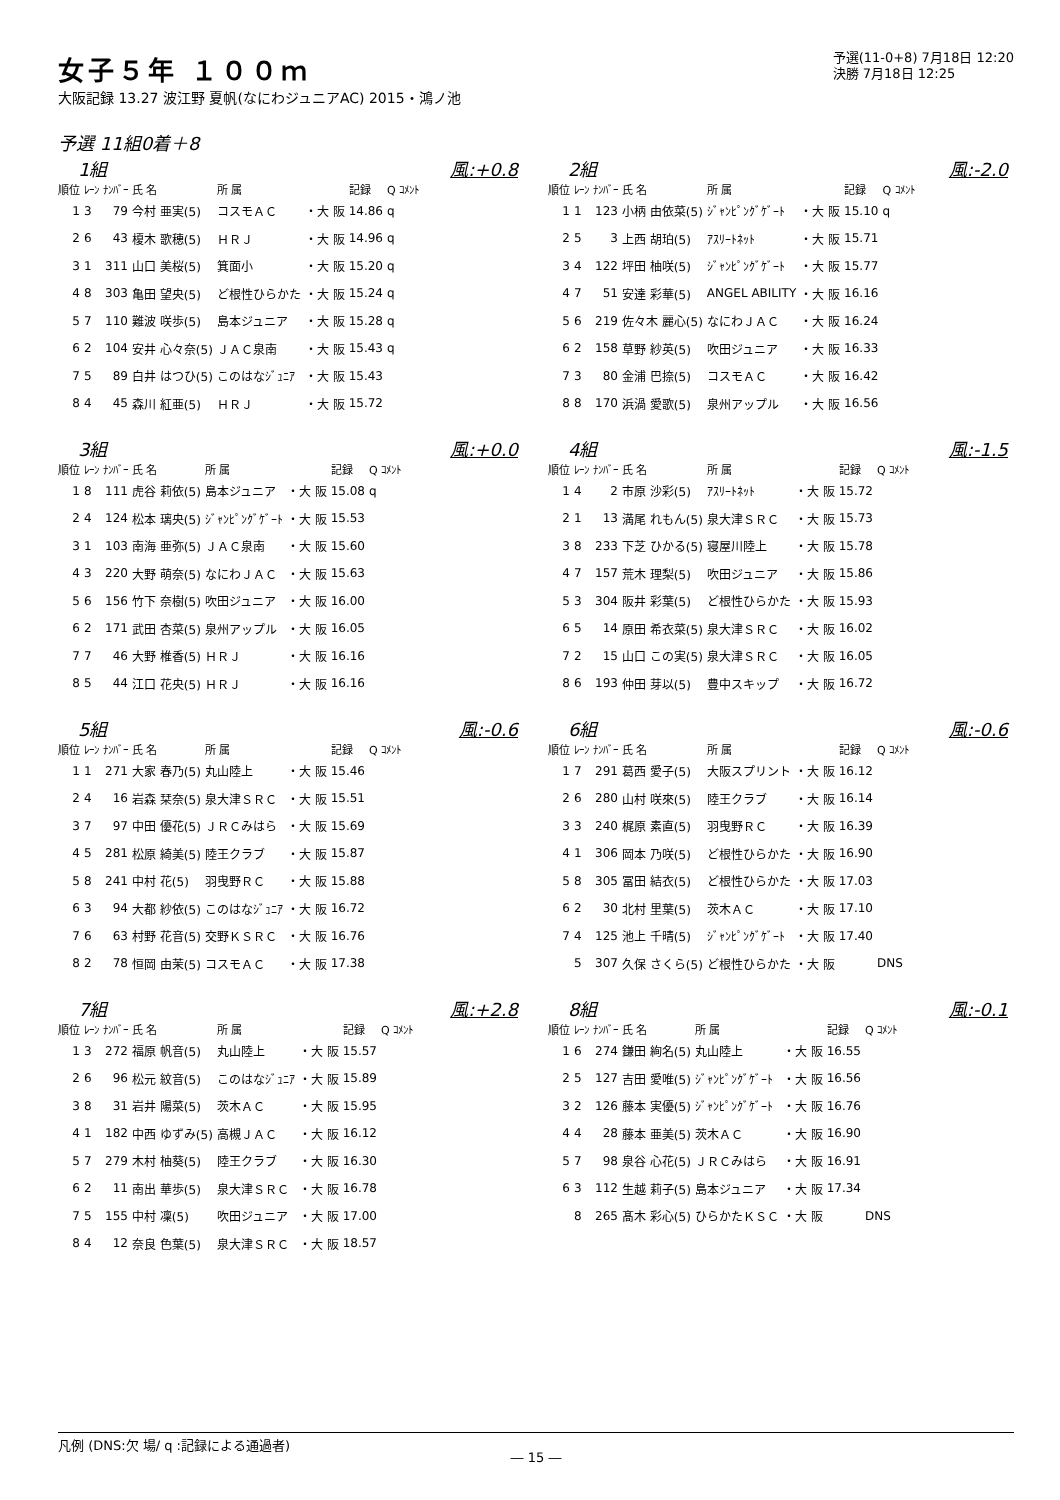女子５年 １００ｍ
大阪記録 13.27 波江野 夏帆(なにわジュニアAC) 2015・鴻ノ池
予選(11-0+8) 7月18日 12:20
決勝 7月18日 12:25
予選 11組0着＋8
1組 風:+0.8
| 順位 | ﾚｰﾝ | ﾅﾝﾊﾞｰ | 氏 名 | 所 属 | | 記録 | Q ｺﾒﾝﾄ |
| --- | --- | --- | --- | --- | --- | --- | --- |
| 1 | 3 | 79 | 今村 亜実(5) | コスモＡＣ | ・大 阪 | 14.86 | q |
| 2 | 6 | 43 | 榎木 歌穂(5) | ＨＲＪ | ・大 阪 | 14.96 | q |
| 3 | 1 | 311 | 山口 美桜(5) | 箕面小 | ・大 阪 | 15.20 | q |
| 4 | 8 | 303 | 亀田 望央(5) | ど根性ひらかた | ・大 阪 | 15.24 | q |
| 5 | 7 | 110 | 難波 咲歩(5) | 島本ジュニア | ・大 阪 | 15.28 | q |
| 6 | 2 | 104 | 安井 心々奈(5) | ＪＡＣ泉南 | ・大 阪 | 15.43 | q |
| 7 | 5 | 89 | 白井 はつひ(5) | このはなｼﾞｭﾆｱ | ・大 阪 | 15.43 | |
| 8 | 4 | 45 | 森川 紅亜(5) | ＨＲＪ | ・大 阪 | 15.72 | |
2組 風:-2.0
| 順位 | ﾚｰﾝ | ﾅﾝﾊﾞｰ | 氏 名 | 所 属 | | 記録 | Q ｺﾒﾝﾄ |
| --- | --- | --- | --- | --- | --- | --- | --- |
| 1 | 1 | 123 | 小柄 由依菜(5) | ｼﾞｬﾝﾋﾟﾝｸﾞｹﾞｰﾄ | ・大 阪 | 15.10 | q |
| 2 | 5 | 3 | 上西 胡珀(5) | ｱｽﾘｰﾄﾈｯﾄ | ・大 阪 | 15.71 | |
| 3 | 4 | 122 | 坪田 柚咲(5) | ｼﾞｬﾝﾋﾟﾝｸﾞｹﾞｰﾄ | ・大 阪 | 15.77 | |
| 4 | 7 | 51 | 安達 彩華(5) | ANGEL ABILITY | ・大 阪 | 16.16 | |
| 5 | 6 | 219 | 佐々木 麗心(5) | なにわＪＡＣ | ・大 阪 | 16.24 | |
| 6 | 2 | 158 | 草野 紗英(5) | 吹田ジュニア | ・大 阪 | 16.33 | |
| 7 | 3 | 80 | 金浦 巴捺(5) | コスモＡＣ | ・大 阪 | 16.42 | |
| 8 | 8 | 170 | 浜渦 愛歌(5) | 泉州アップル | ・大 阪 | 16.56 | |
3組 風:+0.0
| 順位 | ﾚｰﾝ | ﾅﾝﾊﾞｰ | 氏 名 | 所 属 | | 記録 | Q ｺﾒﾝﾄ |
| --- | --- | --- | --- | --- | --- | --- | --- |
| 1 | 8 | 111 | 虎谷 莉依(5) | 島本ジュニア | ・大 阪 | 15.08 | q |
| 2 | 4 | 124 | 松本 璃央(5) | ｼﾞｬﾝﾋﾟﾝｸﾞｹﾞｰﾄ | ・大 阪 | 15.53 | |
| 3 | 1 | 103 | 南海 亜弥(5) | ＪＡＣ泉南 | ・大 阪 | 15.60 | |
| 4 | 3 | 220 | 大野 萌奈(5) | なにわＪＡＣ | ・大 阪 | 15.63 | |
| 5 | 6 | 156 | 竹下 奈樹(5) | 吹田ジュニア | ・大 阪 | 16.00 | |
| 6 | 2 | 171 | 武田 杏菜(5) | 泉州アップル | ・大 阪 | 16.05 | |
| 7 | 7 | 46 | 大野 椎香(5) | ＨＲＪ | ・大 阪 | 16.16 | |
| 8 | 5 | 44 | 江口 花央(5) | ＨＲＪ | ・大 阪 | 16.16 | |
4組 風:-1.5
| 順位 | ﾚｰﾝ | ﾅﾝﾊﾞｰ | 氏 名 | 所 属 | | 記録 | Q ｺﾒﾝﾄ |
| --- | --- | --- | --- | --- | --- | --- | --- |
| 1 | 4 | 2 | 市原 沙彩(5) | ｱｽﾘｰﾄﾈｯﾄ | ・大 阪 | 15.72 | |
| 2 | 1 | 13 | 満尾 れもん(5) | 泉大津ＳＲＣ | ・大 阪 | 15.73 | |
| 3 | 8 | 233 | 下芝 ひかる(5) | 寝屋川陸上 | ・大 阪 | 15.78 | |
| 4 | 7 | 157 | 荒木 理梨(5) | 吹田ジュニア | ・大 阪 | 15.86 | |
| 5 | 3 | 304 | 阪井 彩葉(5) | ど根性ひらかた | ・大 阪 | 15.93 | |
| 6 | 5 | 14 | 原田 希衣菜(5) | 泉大津ＳＲＣ | ・大 阪 | 16.02 | |
| 7 | 2 | 15 | 山口 この実(5) | 泉大津ＳＲＣ | ・大 阪 | 16.05 | |
| 8 | 6 | 193 | 仲田 芽以(5) | 豊中スキップ | ・大 阪 | 16.72 | |
5組 風:-0.6
| 順位 | ﾚｰﾝ | ﾅﾝﾊﾞｰ | 氏 名 | 所 属 | | 記録 | Q ｺﾒﾝﾄ |
| --- | --- | --- | --- | --- | --- | --- | --- |
| 1 | 1 | 271 | 大家 春乃(5) | 丸山陸上 | ・大 阪 | 15.46 | |
| 2 | 4 | 16 | 岩森 栞奈(5) | 泉大津ＳＲＣ | ・大 阪 | 15.51 | |
| 3 | 7 | 97 | 中田 優花(5) | ＪＲＣみはら | ・大 阪 | 15.69 | |
| 4 | 5 | 281 | 松原 綺美(5) | 陸王クラブ | ・大 阪 | 15.87 | |
| 5 | 8 | 241 | 中村 花(5) | 羽曳野ＲＣ | ・大 阪 | 15.88 | |
| 6 | 3 | 94 | 大都 紗依(5) | このはなｼﾞｭﾆｱ | ・大 阪 | 16.72 | |
| 7 | 6 | 63 | 村野 花音(5) | 交野ＫＳＲＣ | ・大 阪 | 16.76 | |
| 8 | 2 | 78 | 恒岡 由茉(5) | コスモＡＣ | ・大 阪 | 17.38 | |
6組 風:-0.6
| 順位 | ﾚｰﾝ | ﾅﾝﾊﾞｰ | 氏 名 | 所 属 | | 記録 | Q ｺﾒﾝﾄ |
| --- | --- | --- | --- | --- | --- | --- | --- |
| 1 | 7 | 291 | 葛西 愛子(5) | 大阪スプリント | ・大 阪 | 16.12 | |
| 2 | 6 | 280 | 山村 咲來(5) | 陸王クラブ | ・大 阪 | 16.14 | |
| 3 | 3 | 240 | 梶原 素直(5) | 羽曳野ＲＣ | ・大 阪 | 16.39 | |
| 4 | 1 | 306 | 岡本 乃咲(5) | ど根性ひらかた | ・大 阪 | 16.90 | |
| 5 | 8 | 305 | 冨田 結衣(5) | ど根性ひらかた | ・大 阪 | 17.03 | |
| 6 | 2 | 30 | 北村 里葉(5) | 茨木ＡＣ | ・大 阪 | 17.10 | |
| 7 | 4 | 125 | 池上 千晴(5) | ｼﾞｬﾝﾋﾟﾝｸﾞｹﾞｰﾄ | ・大 阪 | 17.40 | |
| | 5 | 307 | 久保 さくら(5) | ど根性ひらかた | ・大 阪 | | DNS |
7組 風:+2.8
| 順位 | ﾚｰﾝ | ﾅﾝﾊﾞｰ | 氏 名 | 所 属 | | 記録 | Q ｺﾒﾝﾄ |
| --- | --- | --- | --- | --- | --- | --- | --- |
| 1 | 3 | 272 | 福原 帆音(5) | 丸山陸上 | ・大 阪 | 15.57 | |
| 2 | 6 | 96 | 松元 紋音(5) | このはなｼﾞｭﾆｱ | ・大 阪 | 15.89 | |
| 3 | 8 | 31 | 岩井 陽菜(5) | 茨木ＡＣ | ・大 阪 | 15.95 | |
| 4 | 1 | 182 | 中西 ゆずみ(5) | 高槻ＪＡＣ | ・大 阪 | 16.12 | |
| 5 | 7 | 279 | 木村 柚葵(5) | 陸王クラブ | ・大 阪 | 16.30 | |
| 6 | 2 | 11 | 南出 華歩(5) | 泉大津ＳＲＣ | ・大 阪 | 16.78 | |
| 7 | 5 | 155 | 中村 凜(5) | 吹田ジュニア | ・大 阪 | 17.00 | |
| 8 | 4 | 12 | 奈良 色葉(5) | 泉大津ＳＲＣ | ・大 阪 | 18.57 | |
8組 風:-0.1
| 順位 | ﾚｰﾝ | ﾅﾝﾊﾞｰ | 氏 名 | 所 属 | | 記録 | Q ｺﾒﾝﾄ |
| --- | --- | --- | --- | --- | --- | --- | --- |
| 1 | 6 | 274 | 鎌田 絢名(5) | 丸山陸上 | ・大 阪 | 16.55 | |
| 2 | 5 | 127 | 吉田 愛唯(5) | ｼﾞｬﾝﾋﾟﾝｸﾞｹﾞｰﾄ | ・大 阪 | 16.56 | |
| 3 | 2 | 126 | 藤本 実優(5) | ｼﾞｬﾝﾋﾟﾝｸﾞｹﾞｰﾄ | ・大 阪 | 16.76 | |
| 4 | 4 | 28 | 藤本 亜美(5) | 茨木ＡＣ | ・大 阪 | 16.90 | |
| 5 | 7 | 98 | 泉谷 心花(5) | ＪＲＣみはら | ・大 阪 | 16.91 | |
| 6 | 3 | 112 | 生越 莉子(5) | 島本ジュニア | ・大 阪 | 17.34 | |
| | 8 | 265 | 髙木 彩心(5) | ひらかたＫＳＣ | ・大 阪 | | DNS |
凡例 (DNS:欠 場/ q :記録による通過者)
― 15 ―